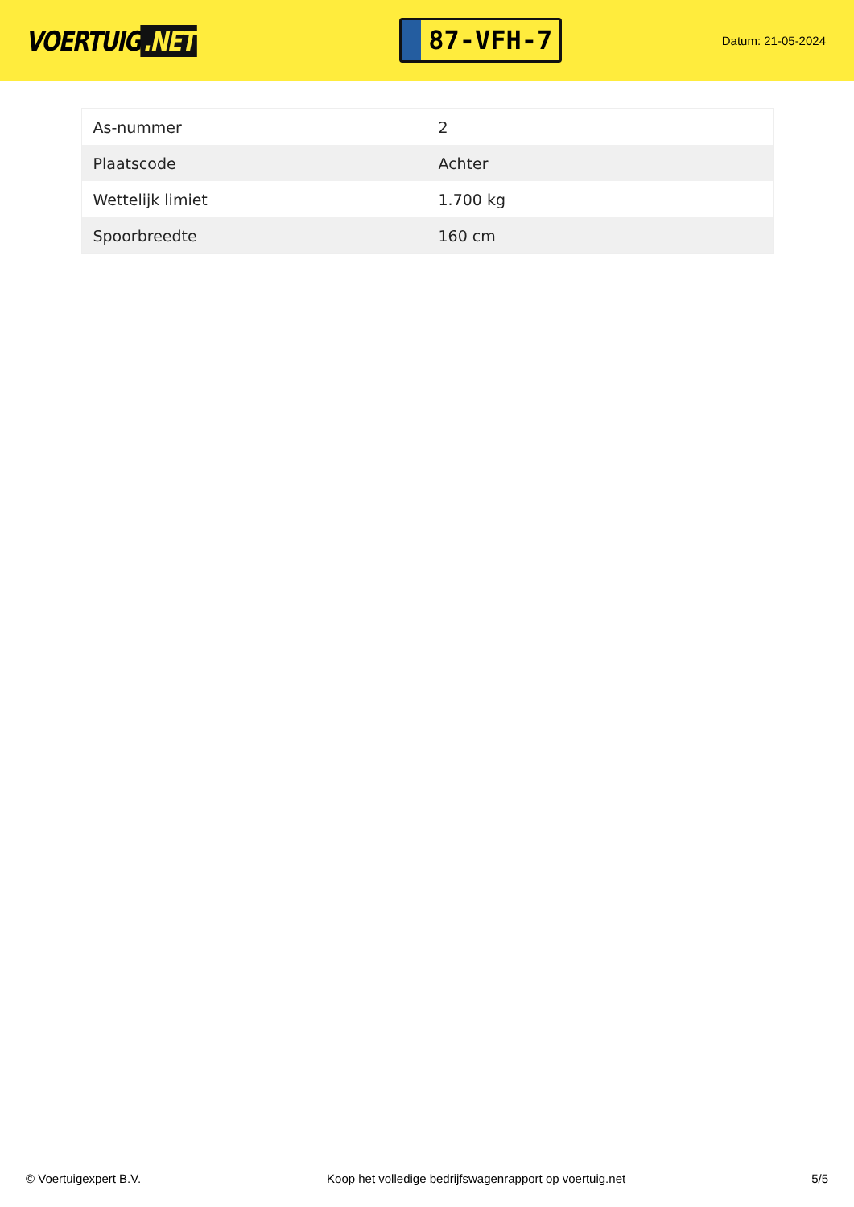VOERTUIG.NET
87-VFH-7
Datum: 21-05-2024
| As-nummer | 2 |
| Plaatscode | Achter |
| Wettelijk limiet | 1.700 kg |
| Spoorbreedte | 160 cm |
© Voertuigexpert B.V. Koop het volledige bedrijfswagenrapport op voertuig.net 5/5